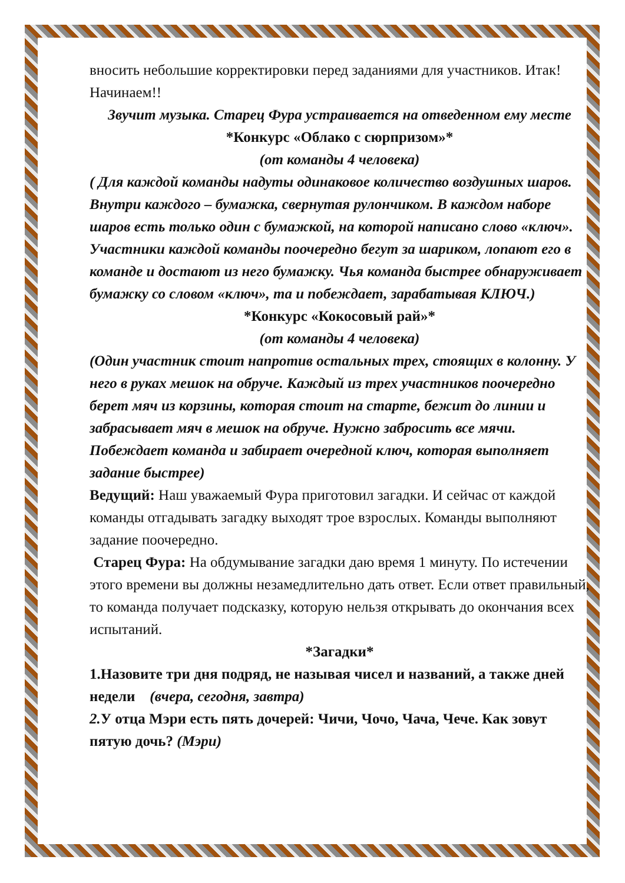вносить небольшие корректировки перед заданиями для участников. Итак! Начинаем!!
Звучит музыка. Старец Фура устраивается на отведенном ему месте
*Конкурс «Облако с сюрпризом»*
(от команды 4 человека)
( Для каждой команды надуты одинаковое количество воздушных шаров. Внутри каждого – бумажка, свернутая рулончиком. В каждом наборе шаров есть только один с бумажкой, на которой написано слово «ключ». Участники каждой команды поочередно бегут за шариком, лопают его в команде и достают из него бумажку. Чья команда быстрее обнаруживает бумажку со словом «ключ», та и побеждает, зарабатывая КЛЮЧ.)
*Конкурс «Кокосовый рай»*
(от команды 4 человека)
(Один участник стоит напротив остальных трех, стоящих в колонну. У него в руках мешок на обруче. Каждый из трех участников поочередно берет мяч из корзины, которая стоит на старте, бежит до линии и забрасывает мяч в мешок на обруче. Нужно забросить все мячи. Побеждает команда и забирает очередной ключ, которая выполняет задание быстрее)
Ведущий: Наш уважаемый Фура приготовил загадки. И сейчас от каждой команды отгадывать загадку выходят трое взрослых. Команды выполняют задание поочередно.
Старец Фура: На обдумывание загадки даю время 1 минуту. По истечении этого времени вы должны незамедлительно дать ответ. Если ответ правильный, то команда получает подсказку, которую нельзя открывать до окончания всех испытаний.
*Загадки*
1.Назовите три дня подряд, не называя чисел и названий, а также дней недели (вчера, сегодня, завтра)
2. У отца Мэри есть пять дочерей: Чичи, Чочо, Чача, Чече. Как зовут пятую дочь? (Мэри)